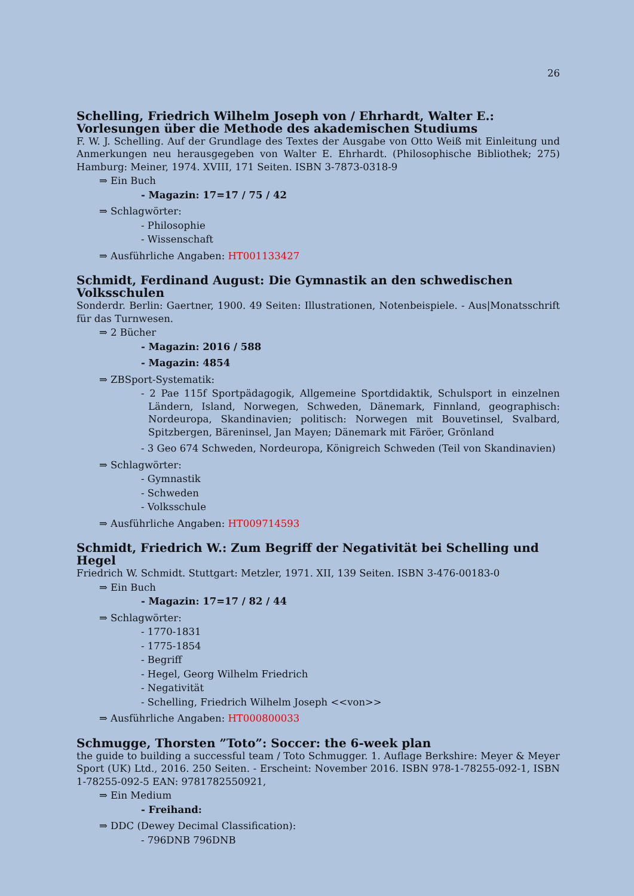26
Schelling, Friedrich Wilhelm Joseph von / Ehrhardt, Walter E.: Vorlesungen über die Methode des akademischen Studiums
F. W. J. Schelling. Auf der Grundlage des Textes der Ausgabe von Otto Weiß mit Einleitung und Anmerkungen neu herausgegeben von Walter E. Ehrhardt. (Philosophische Bibliothek; 275) Hamburg: Meiner, 1974. XVIII, 171 Seiten. ISBN 3-7873-0318-9
⇒ Ein Buch
- Magazin: 17=17 / 75 / 42
⇒ Schlagwörter:
- Philosophie
- Wissenschaft
⇒ Ausführliche Angaben: HT001133427
Schmidt, Ferdinand August: Die Gymnastik an den schwedischen Volksschulen
Sonderdr. Berlin: Gaertner, 1900. 49 Seiten: Illustrationen, Notenbeispiele. - Aus|Monatsschrift für das Turnwesen.
⇒ 2 Bücher
- Magazin: 2016 / 588
- Magazin: 4854
⇒ ZBSport-Systematik:
- 2 Pae 115f Sportpädagogik, Allgemeine Sportdidaktik, Schulsport in einzelnen Ländern, Island, Norwegen, Schweden, Dänemark, Finnland, geographisch: Nordeuropa, Skandinavien; politisch: Norwegen mit Bouvetinsel, Svalbard, Spitzbergen, Bäreninsel, Jan Mayen; Dänemark mit Färöer, Grönland
- 3 Geo 674 Schweden, Nordeuropa, Königreich Schweden (Teil von Skandinavien)
⇒ Schlagwörter:
- Gymnastik
- Schweden
- Volksschule
⇒ Ausführliche Angaben: HT009714593
Schmidt, Friedrich W.: Zum Begriff der Negativität bei Schelling und Hegel
Friedrich W. Schmidt. Stuttgart: Metzler, 1971. XII, 139 Seiten. ISBN 3-476-00183-0
⇒ Ein Buch
- Magazin: 17=17 / 82 / 44
⇒ Schlagwörter:
- 1770-1831
- 1775-1854
- Begriff
- Hegel, Georg Wilhelm Friedrich
- Negativität
- Schelling, Friedrich Wilhelm Joseph <<von>>
⇒ Ausführliche Angaben: HT000800033
Schmugge, Thorsten ”Toto”: Soccer: the 6-week plan
the guide to building a successful team / Toto Schmugger. 1. Auflage Berkshire: Meyer & Meyer Sport (UK) Ltd., 2016. 250 Seiten. - Erscheint: November 2016. ISBN 978-1-78255-092-1, ISBN 1-78255-092-5 EAN: 9781782550921,
⇒ Ein Medium
- Freihand:
⇒ DDC (Dewey Decimal Classification):
- 796DNB 796DNB